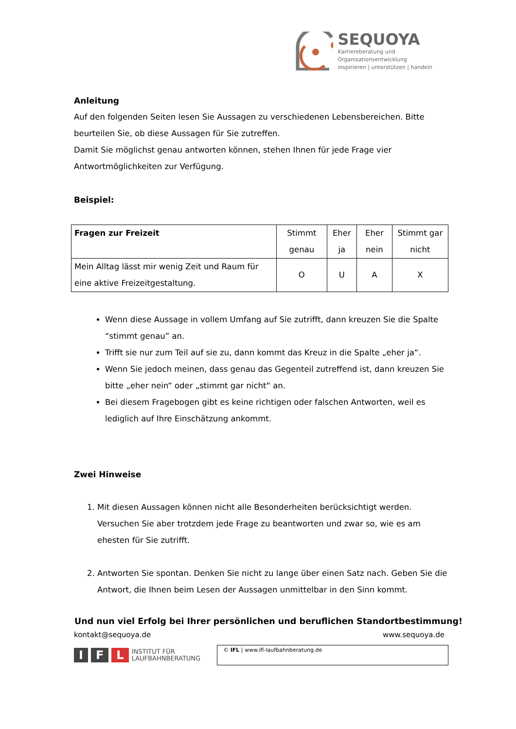SEQUOYA
Karriereberatung und Organisationsentwicklung
inspirieren | unterstützen | handeln
Anleitung
Auf den folgenden Seiten lesen Sie Aussagen zu verschiedenen Lebensbereichen. Bitte beurteilen Sie, ob diese Aussagen für Sie zutreffen.
Damit Sie möglichst genau antworten können, stehen Ihnen für jede Frage vier Antwortmöglichkeiten zur Verfügung.
Beispiel:
| Fragen zur Freizeit | Stimmt genau | Eher ja | Eher nein | Stimmt gar nicht |
| --- | --- | --- | --- | --- |
| Mein Alltag lässt mir wenig Zeit und Raum für eine aktive Freizeitgestaltung. | O | U | A | X |
Wenn diese Aussage in vollem Umfang auf Sie zutrifft, dann kreuzen Sie die Spalte “stimmt genau” an.
Trifft sie nur zum Teil auf sie zu, dann kommt das Kreuz in die Spalte „eher ja“.
Wenn Sie jedoch meinen, dass genau das Gegenteil zutreffend ist, dann kreuzen Sie bitte „eher nein“ oder „stimmt gar nicht“ an.
Bei diesem Fragebogen gibt es keine richtigen oder falschen Antworten, weil es lediglich auf Ihre Einschätzung ankommt.
Zwei Hinweise
1. Mit diesen Aussagen können nicht alle Besonderheiten berücksichtigt werden. Versuchen Sie aber trotzdem jede Frage zu beantworten und zwar so, wie es am ehesten für Sie zutrifft.
2. Antworten Sie spontan. Denken Sie nicht zu lange über einen Satz nach. Geben Sie die Antwort, die Ihnen beim Lesen der Aussagen unmittelbar in den Sinn kommt.
Und nun viel Erfolg bei Ihrer persönlichen und beruflichen Standortbestimmung!
kontakt@sequoya.de www.sequoya.de
I F L INSTITUT FÜR
LAUFBAHNBERATUNG
© IFL | www.ifl-laufbahnberatung.de